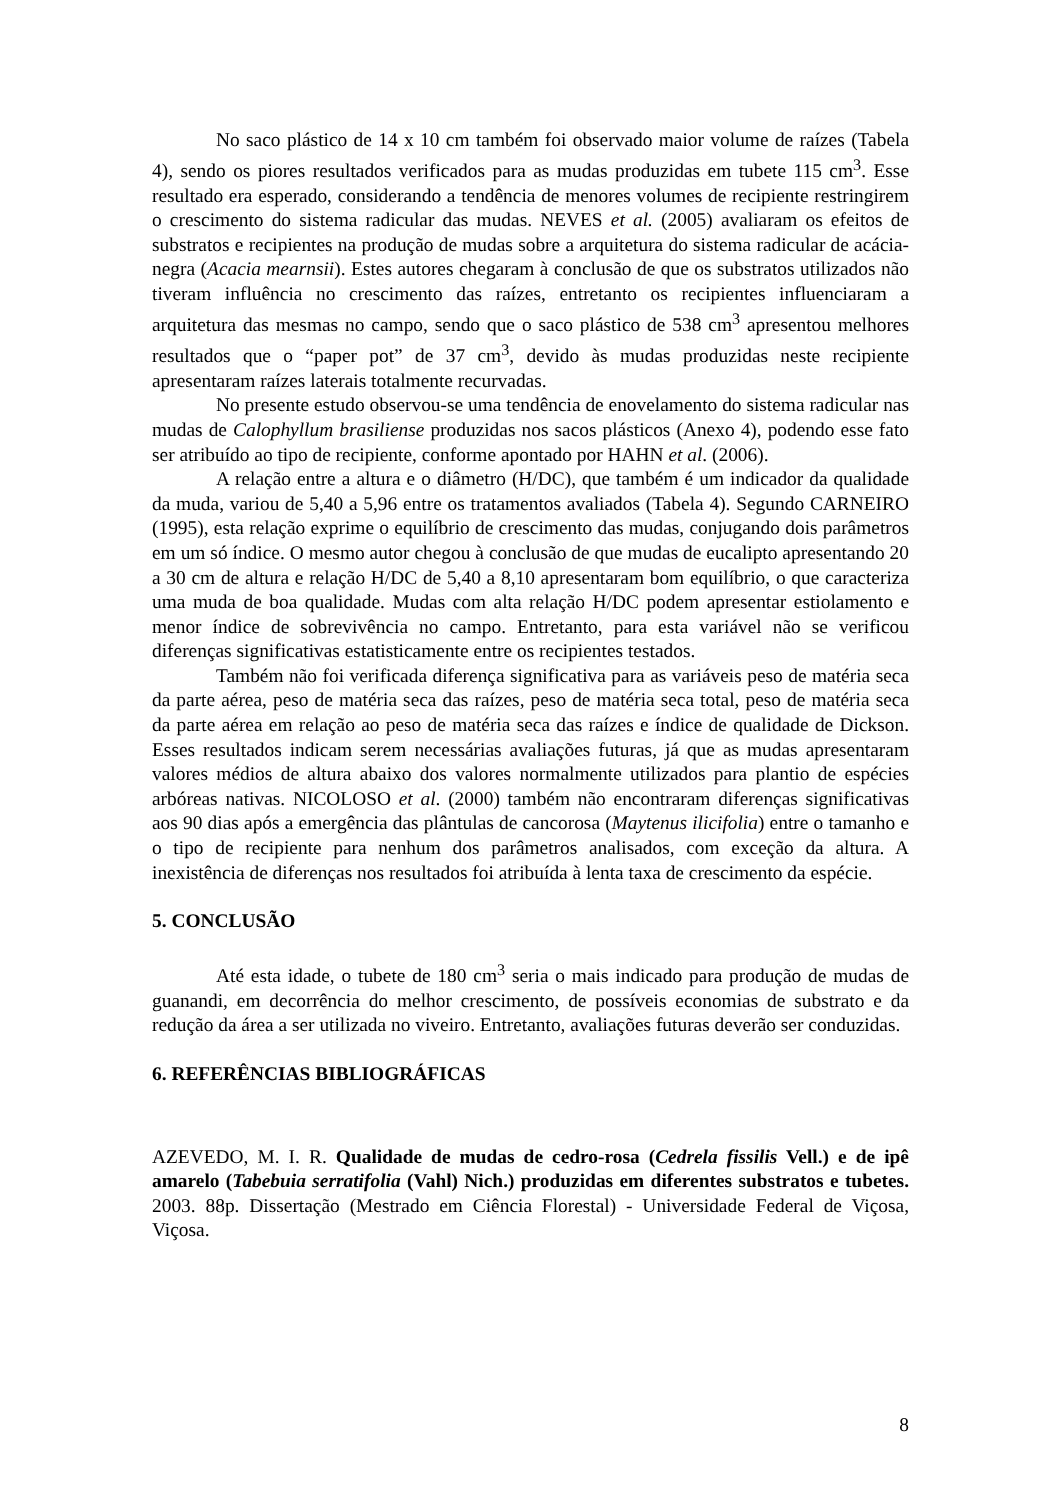No saco plástico de 14 x 10 cm também foi observado maior volume de raízes (Tabela 4), sendo os piores resultados verificados para as mudas produzidas em tubete 115 cm<sup>3</sup>. Esse resultado era esperado, considerando a tendência de menores volumes de recipiente restringirem o crescimento do sistema radicular das mudas. NEVES et al. (2005) avaliaram os efeitos de substratos e recipientes na produção de mudas sobre a arquitetura do sistema radicular de acácia-negra (Acacia mearnsii). Estes autores chegaram à conclusão de que os substratos utilizados não tiveram influência no crescimento das raízes, entretanto os recipientes influenciaram a arquitetura das mesmas no campo, sendo que o saco plástico de 538 cm<sup>3</sup> apresentou melhores resultados que o “paper pot” de 37 cm<sup>3</sup>, devido às mudas produzidas neste recipiente apresentaram raízes laterais totalmente recurvadas.
No presente estudo observou-se uma tendência de enovelamento do sistema radicular nas mudas de Calophyllum brasiliense produzidas nos sacos plásticos (Anexo 4), podendo esse fato ser atribuído ao tipo de recipiente, conforme apontado por HAHN et al. (2006).
A relação entre a altura e o diâmetro (H/DC), que também é um indicador da qualidade da muda, variou de 5,40 a 5,96 entre os tratamentos avaliados (Tabela 4). Segundo CARNEIRO (1995), esta relação exprime o equilíbrio de crescimento das mudas, conjugando dois parâmetros em um só índice. O mesmo autor chegou à conclusão de que mudas de eucalipto apresentando 20 a 30 cm de altura e relação H/DC de 5,40 a 8,10 apresentaram bom equilíbrio, o que caracteriza uma muda de boa qualidade. Mudas com alta relação H/DC podem apresentar estiolamento e menor índice de sobrevivência no campo. Entretanto, para esta variável não se verificou diferenças significativas estatisticamente entre os recipientes testados.
Também não foi verificada diferença significativa para as variáveis peso de matéria seca da parte aérea, peso de matéria seca das raízes, peso de matéria seca total, peso de matéria seca da parte aérea em relação ao peso de matéria seca das raízes e índice de qualidade de Dickson. Esses resultados indicam serem necessárias avaliações futuras, já que as mudas apresentaram valores médios de altura abaixo dos valores normalmente utilizados para plantio de espécies arbóreas nativas. NICOLOSO et al. (2000) também não encontraram diferenças significativas aos 90 dias após a emergência das plântulas de cancorosa (Maytenus ilicifolia) entre o tamanho e o tipo de recipiente para nenhum dos parâmetros analisados, com exceção da altura. A inexistência de diferenças nos resultados foi atribuída à lenta taxa de crescimento da espécie.
5. CONCLUSÃO
Até esta idade, o tubete de 180 cm<sup>3</sup> seria o mais indicado para produção de mudas de guanandi, em decorrência do melhor crescimento, de possíveis economias de substrato e da redução da área a ser utilizada no viveiro. Entretanto, avaliações futuras deverão ser conduzidas.
6. REFERÊNCIAS BIBLIOGRÁFICAS
AZEVEDO, M. I. R. Qualidade de mudas de cedro-rosa (Cedrela fissilis Vell.) e de ipê amarelo (Tabebuia serratifolia (Vahl) Nich.) produzidas em diferentes substratos e tubetes. 2003. 88p. Dissertação (Mestrado em Ciência Florestal) - Universidade Federal de Viçosa, Viçosa.
8